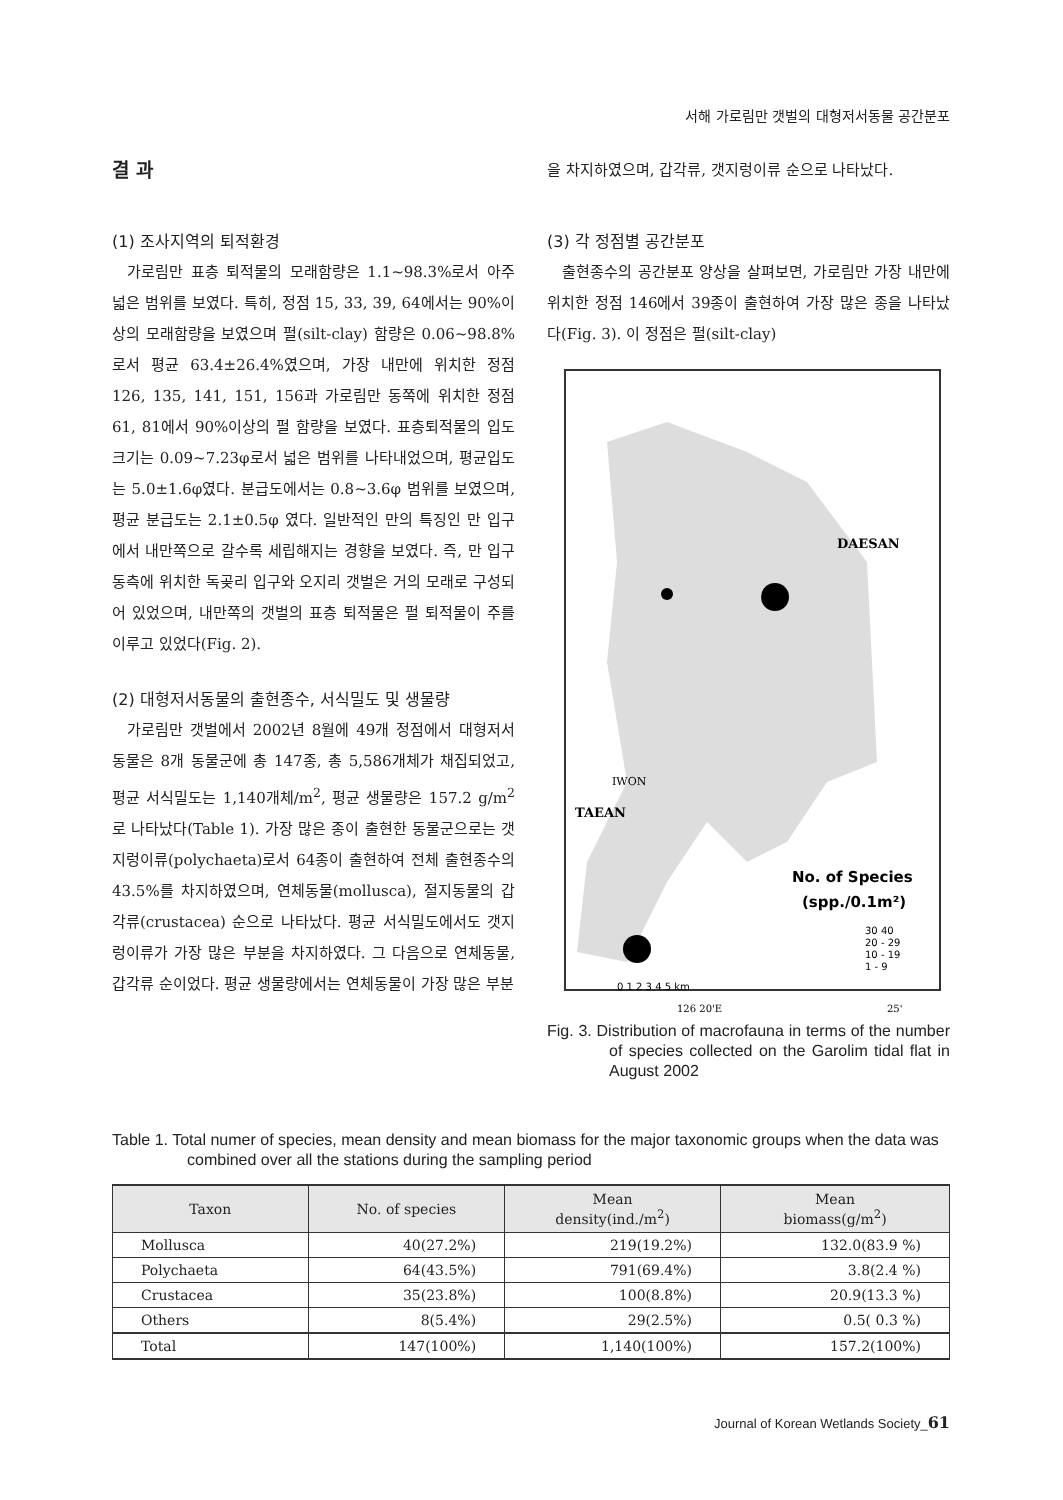서해 가로림만 갯벌의 대형저서동물 공간분포
결 과
(1) 조사지역의 퇴적환경
가로림만 표층 퇴적물의 모래함량은 1.1~98.3%로서 아주 넓은 범위를 보였다. 특히, 정점 15, 33, 39, 64에서는 90%이상의 모래함량을 보였으며 펄(silt-clay) 함량은 0.06~98.8%로서 평균 63.4±26.4%였으며, 가장 내만에 위치한 정점 126, 135, 141, 151, 156과 가로림만 동쪽에 위치한 정점 61, 81에서 90%이상의 펄 함량을 보였다. 표층퇴적물의 입도크기는 0.09~7.23φ로서 넓은 범위를 나타내었으며, 평균입도는 5.0±1.6φ였다. 분급도에서는 0.8~3.6φ 범위를 보였으며, 평균 분급도는 2.1±0.5φ 였다. 일반적인 만의 특징인 만 입구에서 내만쪽으로 갈수록 세립해지는 경향을 보였다. 즉, 만 입구 동측에 위치한 독곶리 입구와 오지리 갯벌은 거의 모래로 구성되어 있었으며, 내만쪽의 갯벌의 표층 퇴적물은 펄 퇴적물이 주를 이루고 있었다(Fig. 2).
(2) 대형저서동물의 출현종수, 서식밀도 및 생물량
가로림만 갯벌에서 2002년 8월에 49개 정점에서 대형저서동물은 8개 동물군에 총 147종, 총 5,586개체가 채집되었고, 평균 서식밀도는 1,140개체/m<sup>2</sup>, 평균 생물량은 157.2 g/m<sup>2</sup>로 나타났다(Table 1). 가장 많은 종이 출현한 동물군으로는 갯지렁이류(polychaeta)로서 64종이 출현하여 전체 출현종수의 43.5%를 차지하였으며, 연체동물(mollusca), 절지동물의 갑각류(crustacea) 순으로 나타났다. 평균 서식밀도에서도 갯지렁이류가 가장 많은 부분을 차지하였다. 그 다음으로 연체동물, 갑각류 순이었다. 평균 생물량에서는 연체동물이 가장 많은 부분
을 차지하였으며, 갑각류, 갯지렁이류 순으로 나타났다.
(3) 각 정점별 공간분포
출현종수의 공간분포 양상을 살펴보면, 가로림만 가장 내만에 위치한 정점 146에서 39종이 출현하여 가장 많은 종을 나타났다(Fig. 3). 이 정점은 펄(silt-clay)
DAESAN
IWON
TAEAN
No. of Species
(spp./0.1m²)
30 40
20 - 29
10 - 19
1 - 9
0 1 2 3 4 5 km
126 20'E
25'
Fig. 3. Distribution of macrofauna in terms of the number of species collected on the Garolim tidal flat in August 2002
Table 1. Total numer of species, mean density and mean biomass for the major taxonomic groups when the data was combined over all the stations during the sampling period
| Taxon | No. of species | Mean density(ind./m<sup>2</sup>) | Mean biomass(g/m<sup>2</sup>) |
| --- | --- | --- | --- |
| Mollusca | 40(27.2%) | 219(19.2%) | 132.0(83.9 %) |
| Polychaeta | 64(43.5%) | 791(69.4%) | 3.8(2.4 %) |
| Crustacea | 35(23.8%) | 100(8.8%) | 20.9(13.3 %) |
| Others | 8(5.4%) | 29(2.5%) | 0.5( 0.3 %) |
| Total | 147(100%) | 1,140(100%) | 157.2(100%) |
Journal of Korean Wetlands Society_61